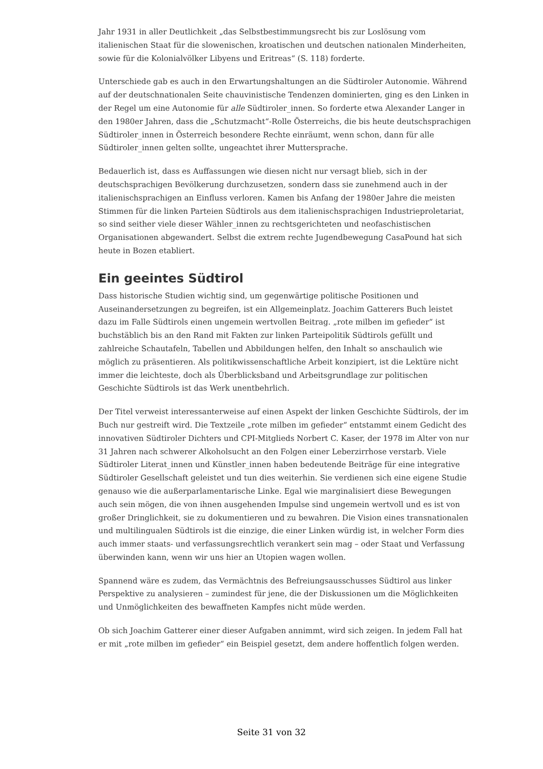Jahr 1931 in aller Deutlichkeit „das Selbstbestimmungsrecht bis zur Loslösung vom italienischen Staat für die slowenischen, kroatischen und deutschen nationalen Minderheiten, sowie für die Kolonialvölker Libyens und Eritreas“ (S. 118) forderte.
Unterschiede gab es auch in den Erwartungshaltungen an die Südtiroler Autonomie. Während auf der deutschnationalen Seite chauvinistische Tendenzen dominierten, ging es den Linken in der Regel um eine Autonomie für alle Südtiroler_innen. So forderte etwa Alexander Langer in den 1980er Jahren, dass die „Schutzmacht“-Rolle Österreichs, die bis heute deutschsprachigen Südtiroler_innen in Österreich besondere Rechte einräumt, wenn schon, dann für alle Südtiroler_innen gelten sollte, ungeachtet ihrer Muttersprache.
Bedauerlich ist, dass es Auffassungen wie diesen nicht nur versagt blieb, sich in der deutschsprachigen Bevölkerung durchzusetzen, sondern dass sie zunehmend auch in der italienischsprachigen an Einfluss verloren. Kamen bis Anfang der 1980er Jahre die meisten Stimmen für die linken Parteien Südtirols aus dem italienischsprachigen Industrieproletariat, so sind seither viele dieser Wähler_innen zu rechtsgerichteten und neofaschistischen Organisationen abgewandert. Selbst die extrem rechte Jugendbewegung CasaPound hat sich heute in Bozen etabliert.
Ein geeintes Südtirol
Dass historische Studien wichtig sind, um gegenwärtige politische Positionen und Auseinandersetzungen zu begreifen, ist ein Allgemeinplatz. Joachim Gatterers Buch leistet dazu im Falle Südtirols einen ungemein wertvollen Beitrag. „rote milben im gefieder“ ist buchstäblich bis an den Rand mit Fakten zur linken Parteipolitik Südtirols gefüllt und zahlreiche Schautafeln, Tabellen und Abbildungen helfen, den Inhalt so anschaulich wie möglich zu präsentieren. Als politikwissenschaftliche Arbeit konzipiert, ist die Lektüre nicht immer die leichteste, doch als Überblicksband und Arbeitsgrundlage zur politischen Geschichte Südtirols ist das Werk unentbehrlich.
Der Titel verweist interessanterweise auf einen Aspekt der linken Geschichte Südtirols, der im Buch nur gestreift wird. Die Textzeile „rote milben im gefieder“ entstammt einem Gedicht des innovativen Südtiroler Dichters und CPI-Mitglieds Norbert C. Kaser, der 1978 im Alter von nur 31 Jahren nach schwerer Alkoholsucht an den Folgen einer Leberzirrhose verstarb. Viele Südtiroler Literat_innen und Künstler_innen haben bedeutende Beiträge für eine integrative Südtiroler Gesellschaft geleistet und tun dies weiterhin. Sie verdienen sich eine eigene Studie genauso wie die außerparlamentarische Linke. Egal wie marginalisiert diese Bewegungen auch sein mögen, die von ihnen ausgehenden Impulse sind ungemein wertvoll und es ist von großer Dringlichkeit, sie zu dokumentieren und zu bewahren. Die Vision eines transnationalen und multilingualen Südtirols ist die einzige, die einer Linken würdig ist, in welcher Form dies auch immer staats- und verfassungsrechtlich verankert sein mag – oder Staat und Verfassung überwinden kann, wenn wir uns hier an Utopien wagen wollen.
Spannend wäre es zudem, das Vermächtnis des Befreiungsausschusses Südtirol aus linker Perspektive zu analysieren – zumindest für jene, die der Diskussionen um die Möglichkeiten und Unmöglichkeiten des bewaffneten Kampfes nicht müde werden.
Ob sich Joachim Gatterer einer dieser Aufgaben annimmt, wird sich zeigen. In jedem Fall hat er mit „rote milben im gefieder“ ein Beispiel gesetzt, dem andere hoffentlich folgen werden.
Seite 31 von 32